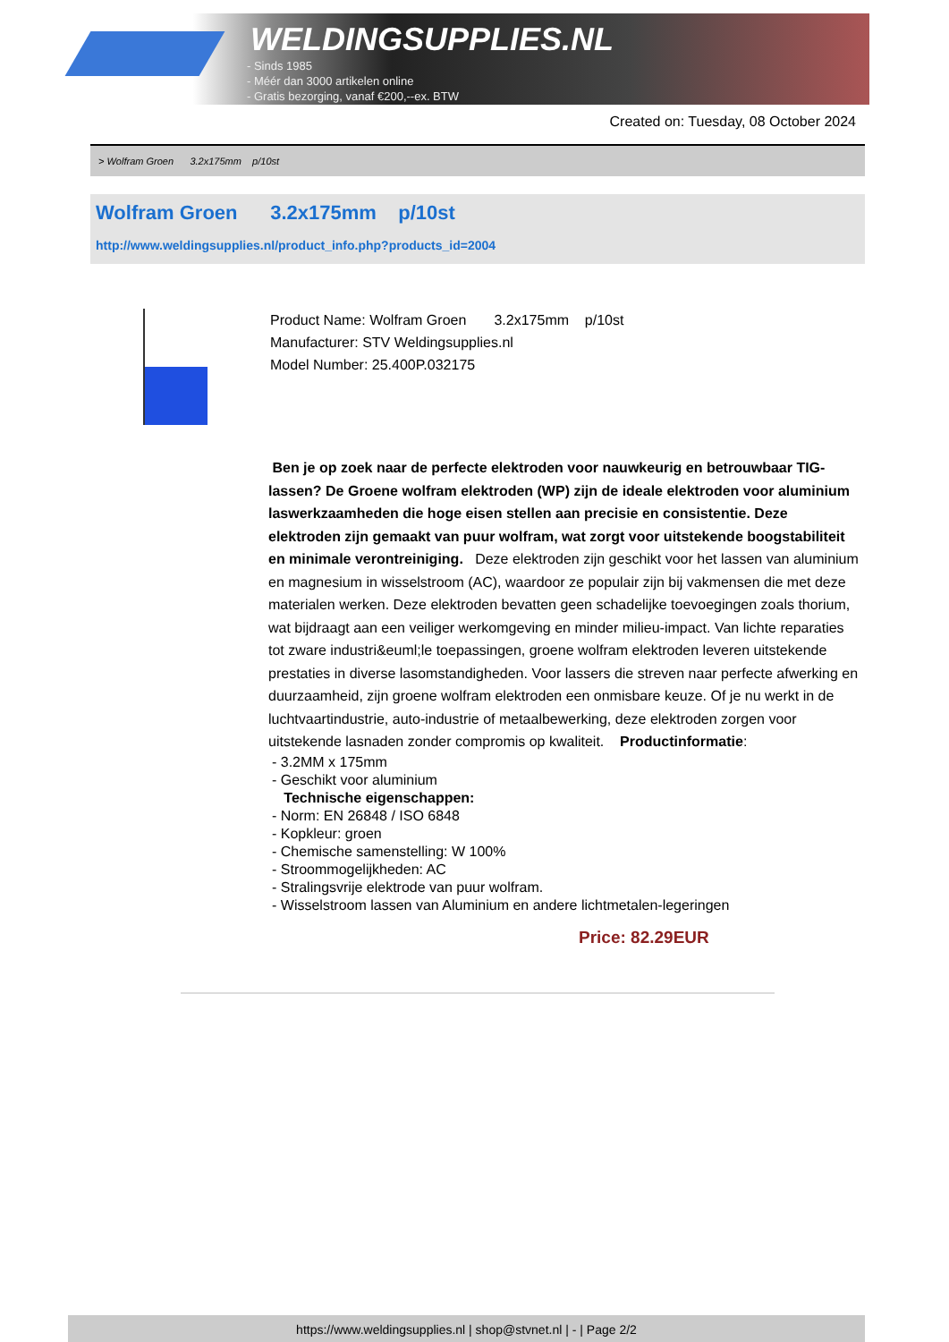WELDINGSUPPLIES.NL
- Sinds 1985
- Méér dan 3000 artikelen online
- Gratis bezorging, vanaf €200,--ex. BTW
Created on: Tuesday, 08 October 2024
> Wolfram Groen 3.2x175mm p/10st
Wolfram Groen 3.2x175mm p/10st
http://www.weldingsupplies.nl/product_info.php?products_id=2004
Product Name: Wolfram Groen 3.2x175mm p/10st
Manufacturer: STV Weldingsupplies.nl
Model Number: 25.400P.032175
Ben je op zoek naar de perfecte elektroden voor nauwkeurig en betrouwbaar TIG-lassen? De Groene wolfram elektroden (WP) zijn de ideale elektroden voor aluminium laswerkzaamheden die hoge eisen stellen aan precisie en consistentie. Deze elektroden zijn gemaakt van puur wolfram, wat zorgt voor uitstekende boogstabiliteit en minimale verontreiniging. Deze elektroden zijn geschikt voor het lassen van aluminium en magnesium in wisselstroom (AC), waardoor ze populair zijn bij vakmensen die met deze materialen werken. Deze elektroden bevatten geen schadelijke toevoegingen zoals thorium, wat bijdraagt aan een veiliger werkomgeving en minder milieu-impact. Van lichte reparaties tot zware industri&euml;le toepassingen, groene wolfram elektroden leveren uitstekende prestaties in diverse lasomstandigheden. Voor lassers die streven naar perfecte afwerking en duurzaamheid, zijn groene wolfram elektroden een onmisbare keuze. Of je nu werkt in de luchtvaartindustrie, auto-industrie of metaalbewerking, deze elektroden zorgen voor uitstekende lasnaden zonder compromis op kwaliteit. Productinformatie:
- 3.2MM x 175mm
- Geschikt voor aluminium
Technische eigenschappen:
- Norm: EN 26848 / ISO 6848
- Kopkleur: groen
- Chemische samenstelling: W 100%
- Stroommogelijkheden: AC
- Stralingsvrije elektrode van puur wolfram.
- Wisselstroom lassen van Aluminium en andere lichtmetalen-legeringen
Price: 82.29EUR
https://www.weldingsupplies.nl | shop@stvnet.nl | - | Page 2/2